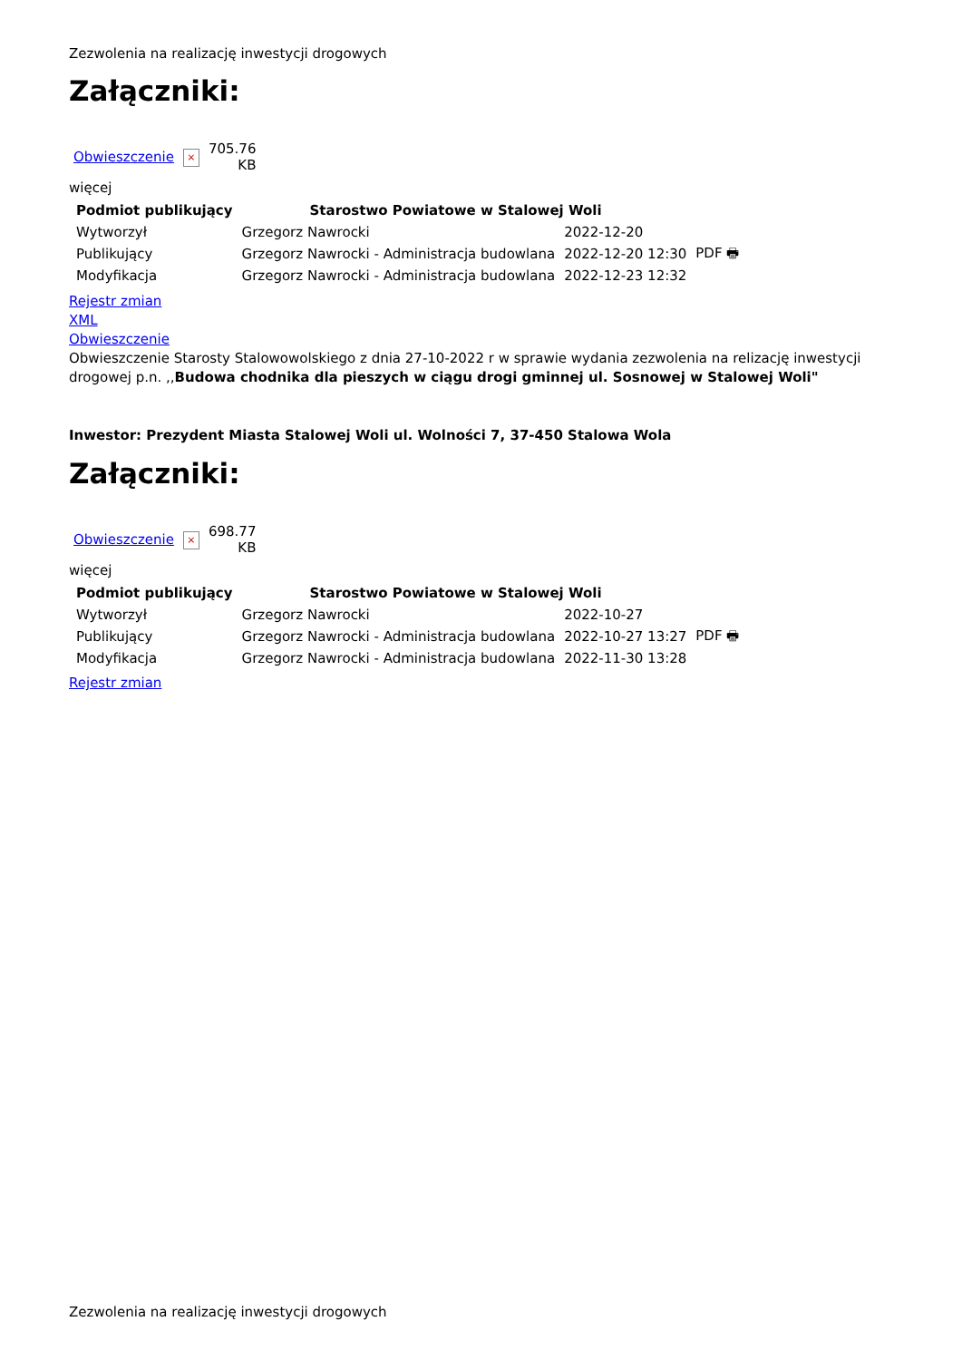Zezwolenia na realizację inwestycji drogowych
Załączniki:
| Obwieszczenie | × | 705.76 KB |
więcej
| Podmiot publikujący | Starostwo Powiatowe w Stalowej Woli | | |
| Wytworzył | Grzegorz Nawrocki | 2022-12-20 | PDF 🖶 |
| Publikujący | Grzegorz Nawrocki - Administracja budowlana | 2022-12-20 12:30 | |
| Modyfikacja | Grzegorz Nawrocki - Administracja budowlana | 2022-12-23 12:32 | |
Rejestr zmian
XML
Obwieszczenie
Obwieszczenie Starosty Stalowowolskiego z dnia 27-10-2022 r w sprawie wydania zezwolenia na relizację inwestycji drogowej p.n. ,,Budowa chodnika dla pieszych w ciągu drogi gminnej ul. Sosnowej w Stalowej Woli"
Inwestor: Prezydent Miasta Stalowej Woli ul. Wolności 7, 37-450 Stalowa Wola
Załączniki:
| Obwieszczenie | × | 698.77 KB |
więcej
| Podmiot publikujący | Starostwo Powiatowe w Stalowej Woli | | |
| Wytworzył | Grzegorz Nawrocki | 2022-10-27 | PDF 🖶 |
| Publikujący | Grzegorz Nawrocki - Administracja budowlana | 2022-10-27 13:27 | |
| Modyfikacja | Grzegorz Nawrocki - Administracja budowlana | 2022-11-30 13:28 | |
Rejestr zmian
Zezwolenia na realizację inwestycji drogowych